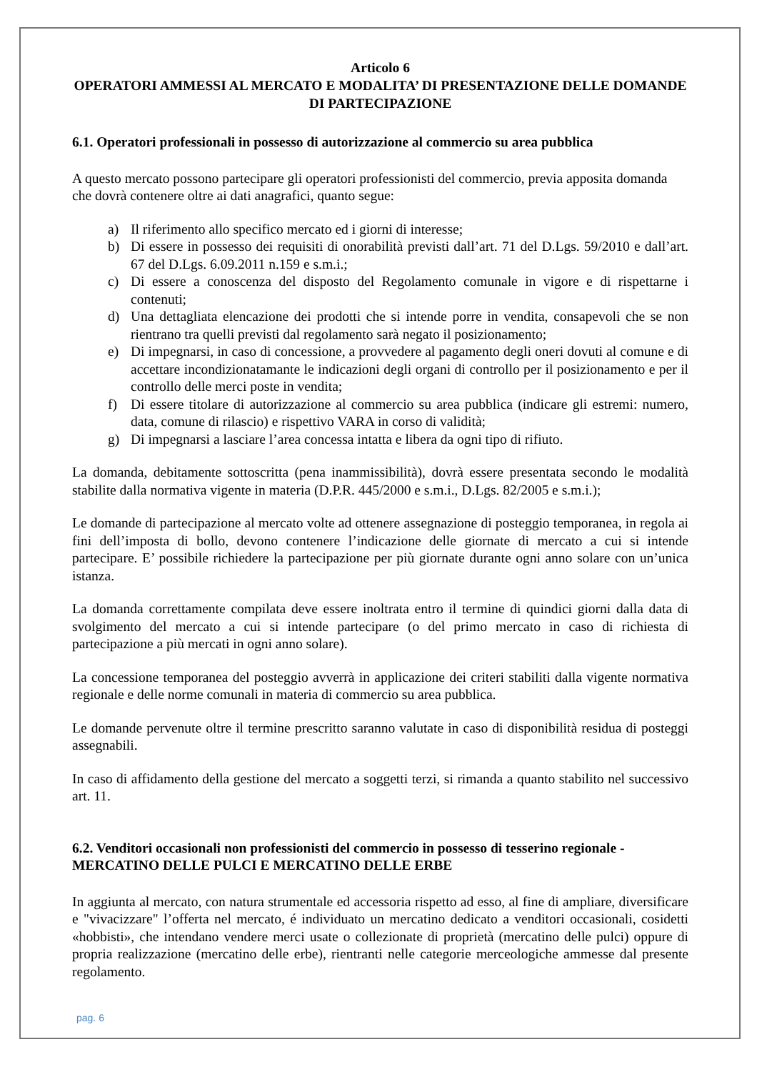Articolo 6
OPERATORI AMMESSI AL MERCATO E MODALITA’ DI PRESENTAZIONE DELLE DOMANDE DI PARTECIPAZIONE
6.1. Operatori professionali in possesso di autorizzazione al commercio su area pubblica
A questo mercato possono partecipare gli operatori professionisti del commercio, previa apposita domanda che dovrà contenere oltre ai dati anagrafici, quanto segue:
a) Il riferimento allo specifico mercato ed i giorni di interesse;
b) Di essere in possesso dei requisiti di onorabilità previsti dall’art. 71 del D.Lgs. 59/2010 e dall’art. 67 del D.Lgs. 6.09.2011 n.159 e s.m.i.;
c) Di essere a conoscenza del disposto del Regolamento comunale in vigore e di rispettarne i contenuti;
d) Una dettagliata elencazione dei prodotti che si intende porre in vendita, consapevoli che se non rientrano tra quelli previsti dal regolamento sarà negato il posizionamento;
e) Di impegnarsi, in caso di concessione, a provvedere al pagamento degli oneri dovuti al comune e di accettare incondizionatamante le indicazioni degli organi di controllo per il posizionamento e per il controllo delle merci poste in vendita;
f) Di essere titolare di autorizzazione al commercio su area pubblica (indicare gli estremi: numero, data, comune di rilascio) e rispettivo VARA in corso di validità;
g) Di impegnarsi a lasciare l’area concessa intatta e libera da ogni tipo di rifiuto.
La domanda, debitamente sottoscritta (pena inammissibilità), dovrà essere presentata secondo le modalità stabilite dalla normativa vigente in materia (D.P.R. 445/2000 e s.m.i., D.Lgs. 82/2005 e s.m.i.);
Le domande di partecipazione al mercato volte ad ottenere assegnazione di posteggio temporanea, in regola ai fini dell’imposta di bollo, devono contenere l’indicazione delle giornate di mercato a cui si intende partecipare. E’ possibile richiedere la partecipazione per più giornate durante ogni anno solare con un’unica istanza.
La domanda correttamente compilata deve essere inoltrata entro il termine di quindici giorni dalla data di svolgimento del mercato a cui si intende partecipare (o del primo mercato in caso di richiesta di partecipazione a più mercati in ogni anno solare).
La concessione temporanea del posteggio avverrà in applicazione dei criteri stabiliti dalla vigente normativa regionale e delle norme comunali in materia di commercio su area pubblica.
Le domande pervenute oltre il termine prescritto saranno valutate in caso di disponibilità residua di posteggi assegnabili.
In caso di affidamento della gestione del mercato a soggetti terzi, si rimanda a quanto stabilito nel successivo art. 11.
6.2. Venditori occasionali non professionisti del commercio in possesso di tesserino regionale - MERCATINO DELLE PULCI E MERCATINO DELLE ERBE
In aggiunta al mercato, con natura strumentale ed accessoria rispetto ad esso, al fine di ampliare, diversificare e "vivacizzare" l’offerta nel mercato, é individuato un mercatino dedicato a venditori occasionali, cosidetti «hobbisti», che intendano vendere merci usate o collezionate di proprietà (mercatino delle pulci) oppure di propria realizzazione (mercatino delle erbe), rientranti nelle categorie merceologiche ammesse dal presente regolamento.
pag. 6